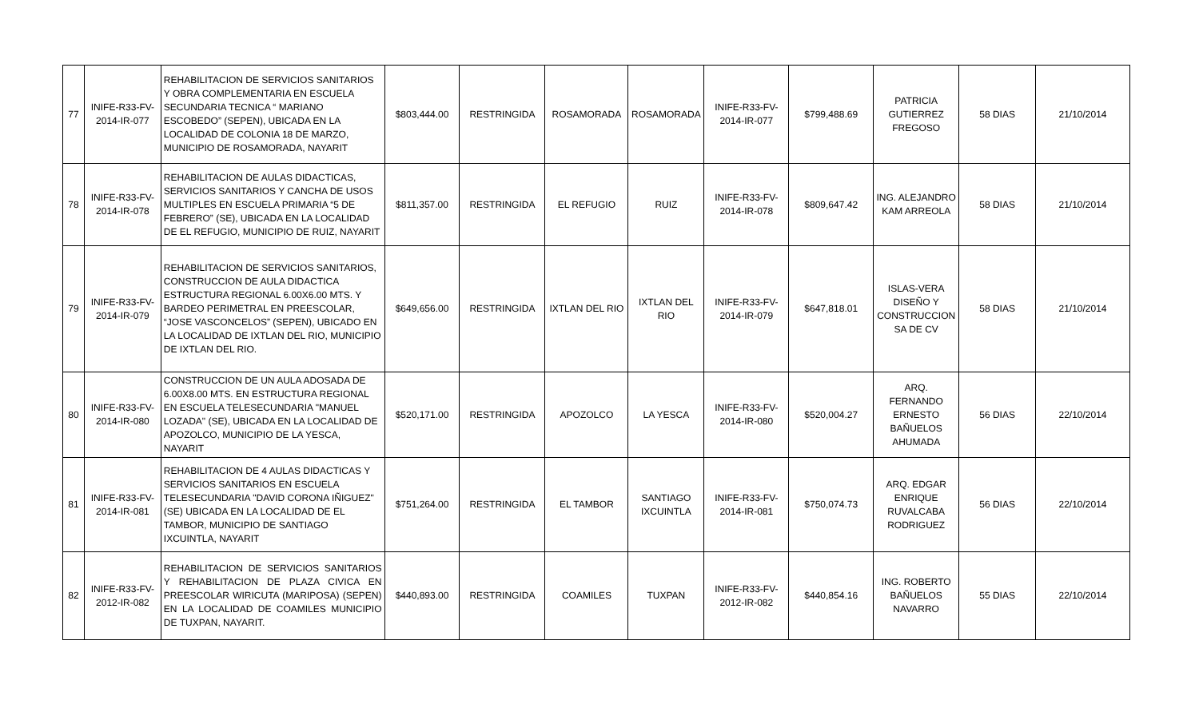| 77 | INIFE-R33-FV-2014-IR-077 | REHABILITACION DE SERVICIOS SANITARIOS Y OBRA COMPLEMENTARIA EN ESCUELA SECUNDARIA TECNICA “ MARIANO ESCOBEDO” (SEPEN), UBICADA EN LA LOCALIDAD DE COLONIA 18 DE MARZO, MUNICIPIO DE ROSAMORADA, NAYARIT | $803,444.00 | RESTRINGIDA | ROSAMORADA | ROSAMORADA | INIFE-R33-FV-2014-IR-077 | $799,488.69 | PATRICIA GUTIERREZ FREGOSO | 58 DIAS | 21/10/2014 |
| 78 | INIFE-R33-FV-2014-IR-078 | REHABILITACION DE AULAS DIDACTICAS, SERVICIOS SANITARIOS Y CANCHA DE USOS MULTIPLES EN ESCUELA PRIMARIA “5 DE FEBRERO” (SE), UBICADA EN LA LOCALIDAD DE EL REFUGIO, MUNICIPIO DE RUIZ, NAYARIT | $811,357.00 | RESTRINGIDA | EL REFUGIO | RUIZ | INIFE-R33-FV-2014-IR-078 | $809,647.42 | ING. ALEJANDRO KAM ARREOLA | 58 DIAS | 21/10/2014 |
| 79 | INIFE-R33-FV-2014-IR-079 | REHABILITACION DE SERVICIOS SANITARIOS, CONSTRUCCION DE AULA DIDACTICA ESTRUCTURA REGIONAL 6.00X6.00 MTS. Y BARDEO PERIMETRAL EN PREESCOLAR, “JOSE VASCONCELOS” (SEPEN), UBICADO EN LA LOCALIDAD DE IXTLAN DEL RIO, MUNICIPIO DE IXTLAN DEL RIO. | $649,656.00 | RESTRINGIDA | IXTLAN DEL RIO | IXTLAN DEL RIO | INIFE-R33-FV-2014-IR-079 | $647,818.01 | ISLAS-VERA DISEÑO Y CONSTRUCCION SA DE CV | 58 DIAS | 21/10/2014 |
| 80 | INIFE-R33-FV-2014-IR-080 | CONSTRUCCION DE UN AULA ADOSADA DE 6.00X8.00 MTS. EN ESTRUCTURA REGIONAL EN ESCUELA TELESECUNDARIA "MANUEL LOZADA" (SE), UBICADA EN LA LOCALIDAD DE APOZOLCO, MUNICIPIO DE LA YESCA, NAYARIT | $520,171.00 | RESTRINGIDA | APOZOLCO | LA YESCA | INIFE-R33-FV-2014-IR-080 | $520,004.27 | ARQ. FERNANDO ERNESTO BAÑUELOS AHUMADA | 56 DIAS | 22/10/2014 |
| 81 | INIFE-R33-FV-2014-IR-081 | REHABILITACION DE 4 AULAS DIDACTICAS Y SERVICIOS SANITARIOS EN ESCUELA TELESECUNDARIA "DAVID CORONA IÑIGUEZ" (SE) UBICADA EN LA LOCALIDAD DE EL TAMBOR, MUNICIPIO DE SANTIAGO IXCUINTLA, NAYARIT | $751,264.00 | RESTRINGIDA | EL TAMBOR | SANTIAGO IXCUINTLA | INIFE-R33-FV-2014-IR-081 | $750,074.73 | ARQ. EDGAR ENRIQUE RUVALCABA RODRIGUEZ | 56 DIAS | 22/10/2014 |
| 82 | INIFE-R33-FV-2012-IR-082 | REHABILITACION DE SERVICIOS SANITARIOS Y REHABILITACION DE PLAZA CIVICA EN PREESCOLAR WIRICUTA (MARIPOSA) (SEPEN) EN LA LOCALIDAD DE COAMILES MUNICIPIO DE TUXPAN, NAYARIT. | $440,893.00 | RESTRINGIDA | COAMILES | TUXPAN | INIFE-R33-FV-2012-IR-082 | $440,854.16 | ING. ROBERTO BAÑUELOS NAVARRO | 55 DIAS | 22/10/2014 |